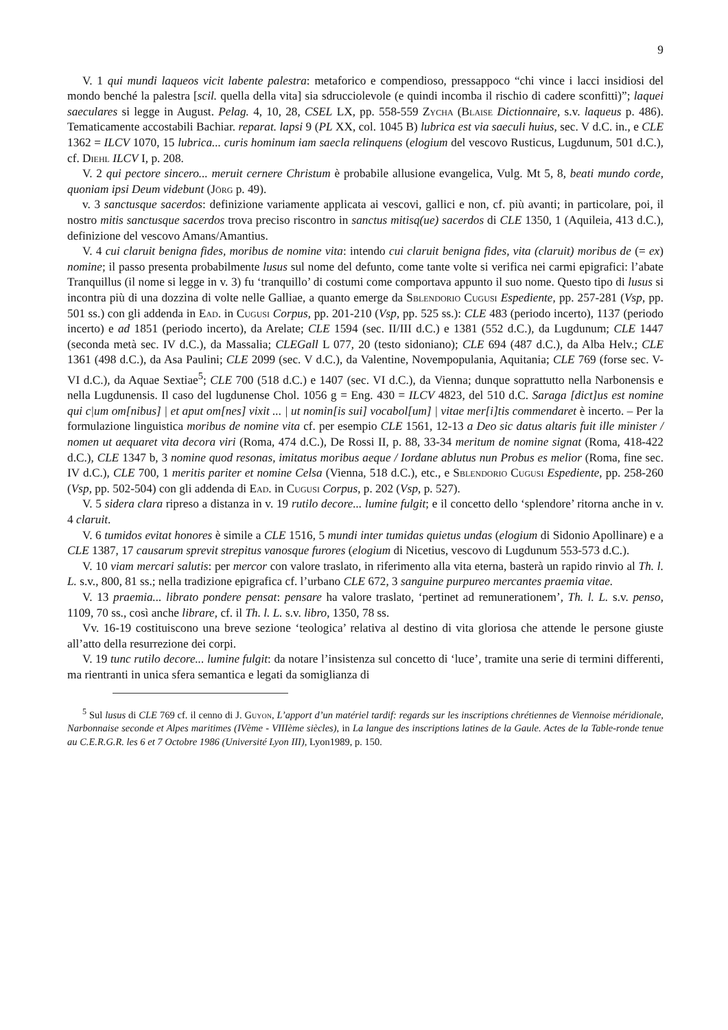9
V. 1 qui mundi laqueos vicit labente palestra: metaforico e compendioso, pressappoco “chi vince i lacci insidiosi del mondo benché la palestra [scil. quella della vita] sia sdrucciolevole (e quindi incomba il rischio di cadere sconfitti)”; laquei saeculares si legge in August. Pelag. 4, 10, 28, CSEL LX, pp. 558-559 Zycha (Blaise Dictionnaire, s.v. laqueus p. 486). Tematicamente accostabili Bachiar. reparat. lapsi 9 (PL XX, col. 1045 B) lubrica est via saeculi huius, sec. V d.C. in., e CLE 1362 = ILCV 1070, 15 lubrica... curis hominum iam saecla relinquens (elogium del vescovo Rusticus, Lugdunum, 501 d.C.), cf. Diehl ILCV I, p. 208.
V. 2 qui pectore sincero... meruit cernere Christum è probabile allusione evangelica, Vulg. Mt 5, 8, beati mundo corde, quoniam ipsi Deum videbunt (Jörg p. 49).
v. 3 sanctusque sacerdos: definizione variamente applicata ai vescovi, gallici e non, cf. più avanti; in particolare, poi, il nostro mitis sanctusque sacerdos trova preciso riscontro in sanctus mitisq(ue) sacerdos di CLE 1350, 1 (Aquileia, 413 d.C.), definizione del vescovo Amans/Amantius.
V. 4 cui claruit benigna fides, moribus de nomine vita: intendo cui claruit benigna fides, vita (claruit) moribus de (= ex) nomine; il passo presenta probabilmente lusus sul nome del defunto, come tante volte si verifica nei carmi epigrafici: l’abate Tranquillus (il nome si legge in v. 3) fu ‘tranquillo’ di costumi come comportava appunto il suo nome. Questo tipo di lusus si incontra più di una dozzina di volte nelle Galliae, a quanto emerge da Sblendorio Cugusi Espediente, pp. 257-281 (Vsp, pp. 501 ss.) con gli addenda in Ead. in Cugusi Corpus, pp. 201-210 (Vsp, pp. 525 ss.): CLE 483 (periodo incerto), 1137 (periodo incerto) e ad 1851 (periodo incerto), da Arelate; CLE 1594 (sec. II/III d.C.) e 1381 (552 d.C.), da Lugdunum; CLE 1447 (seconda metà sec. IV d.C.), da Massalia; CLEGall L 077, 20 (testo sidoniano); CLE 694 (487 d.C.), da Alba Helv.; CLE 1361 (498 d.C.), da Asa Paulini; CLE 2099 (sec. V d.C.), da Valentine, Novempopulania, Aquitania; CLE 769 (forse sec. V-VI d.C.), da Aquae Sextiae<sup>5</sup>; CLE 700 (518 d.C.) e 1407 (sec. VI d.C.), da Vienna; dunque soprattutto nella Narbonensis e nella Lugdunensis. Il caso del lugdunense Chol. 1056 g = Eng. 430 = ILCV 4823, del 510 d.C. Saraga [dict]us est nomine qui c|um om[nibus] | et aput om[nes] vixit ... | ut nomin[is sui] vocabol[um] | vitae mer[i]tis commendaret è incerto. – Per la formulazione linguistica moribus de nomine vita cf. per esempio CLE 1561, 12-13 a Deo sic datus altaris fuit ille minister / nomen ut aequaret vita decora viri (Roma, 474 d.C.), De Rossi II, p. 88, 33-34 meritum de nomine signat (Roma, 418-422 d.C.), CLE 1347 b, 3 nomine quod resonas, imitatus moribus aeque / Iordane ablutus nun Probus es melior (Roma, fine sec. IV d.C.), CLE 700, 1 meritis pariter et nomine Celsa (Vienna, 518 d.C.), etc., e Sblendorio Cugusi Espediente, pp. 258-260 (Vsp, pp. 502-504) con gli addenda di Ead. in Cugusi Corpus, p. 202 (Vsp, p. 527).
V. 5 sidera clara ripreso a distanza in v. 19 rutilo decore... lumine fulgit; e il concetto dello ‘splendore’ ritorna anche in v. 4 claruit.
V. 6 tumidos evitat honores è simile a CLE 1516, 5 mundi inter tumidas quietus undas (elogium di Sidonio Apollinare) e a CLE 1387, 17 causarum sprevit strepitus vanosque furores (elogium di Nicetius, vescovo di Lugdunum 553-573 d.C.).
V. 10 viam mercari salutis: per mercor con valore traslato, in riferimento alla vita eterna, basterà un rapido rinvio al Th. l. L. s.v., 800, 81 ss.; nella tradizione epigrafica cf. l’urbano CLE 672, 3 sanguine purpureo mercantes praemia vitae.
V. 13 praemia... librato pondere pensat: pensare ha valore traslato, ‘pertinet ad remunerationem’, Th. l. L. s.v. penso, 1109, 70 ss., così anche librare, cf. il Th. l. L. s.v. libro, 1350, 78 ss.
Vv. 16-19 costituiscono una breve sezione ‘teologica’ relativa al destino di vita gloriosa che attende le persone giuste all’atto della resurrezione dei corpi.
V. 19 tunc rutilo decore... lumine fulgit: da notare l’insistenza sul concetto di ‘luce’, tramite una serie di termini differenti, ma rientranti in unica sfera semantica e legati da somiglianza di
<sup>5</sup> Sul lusus di CLE 769 cf. il cenno di J. Guyon, L’apport d’un matériel tardif: regards sur les inscriptions chrétiennes de Viennoise méridionale, Narbonnaise seconde et Alpes maritimes (IVème - VIIIème siècles), in La langue des inscriptions latines de la Gaule. Actes de la Table-ronde tenue au C.E.R.G.R. les 6 et 7 Octobre 1986 (Université Lyon III), Lyon1989, p. 150.